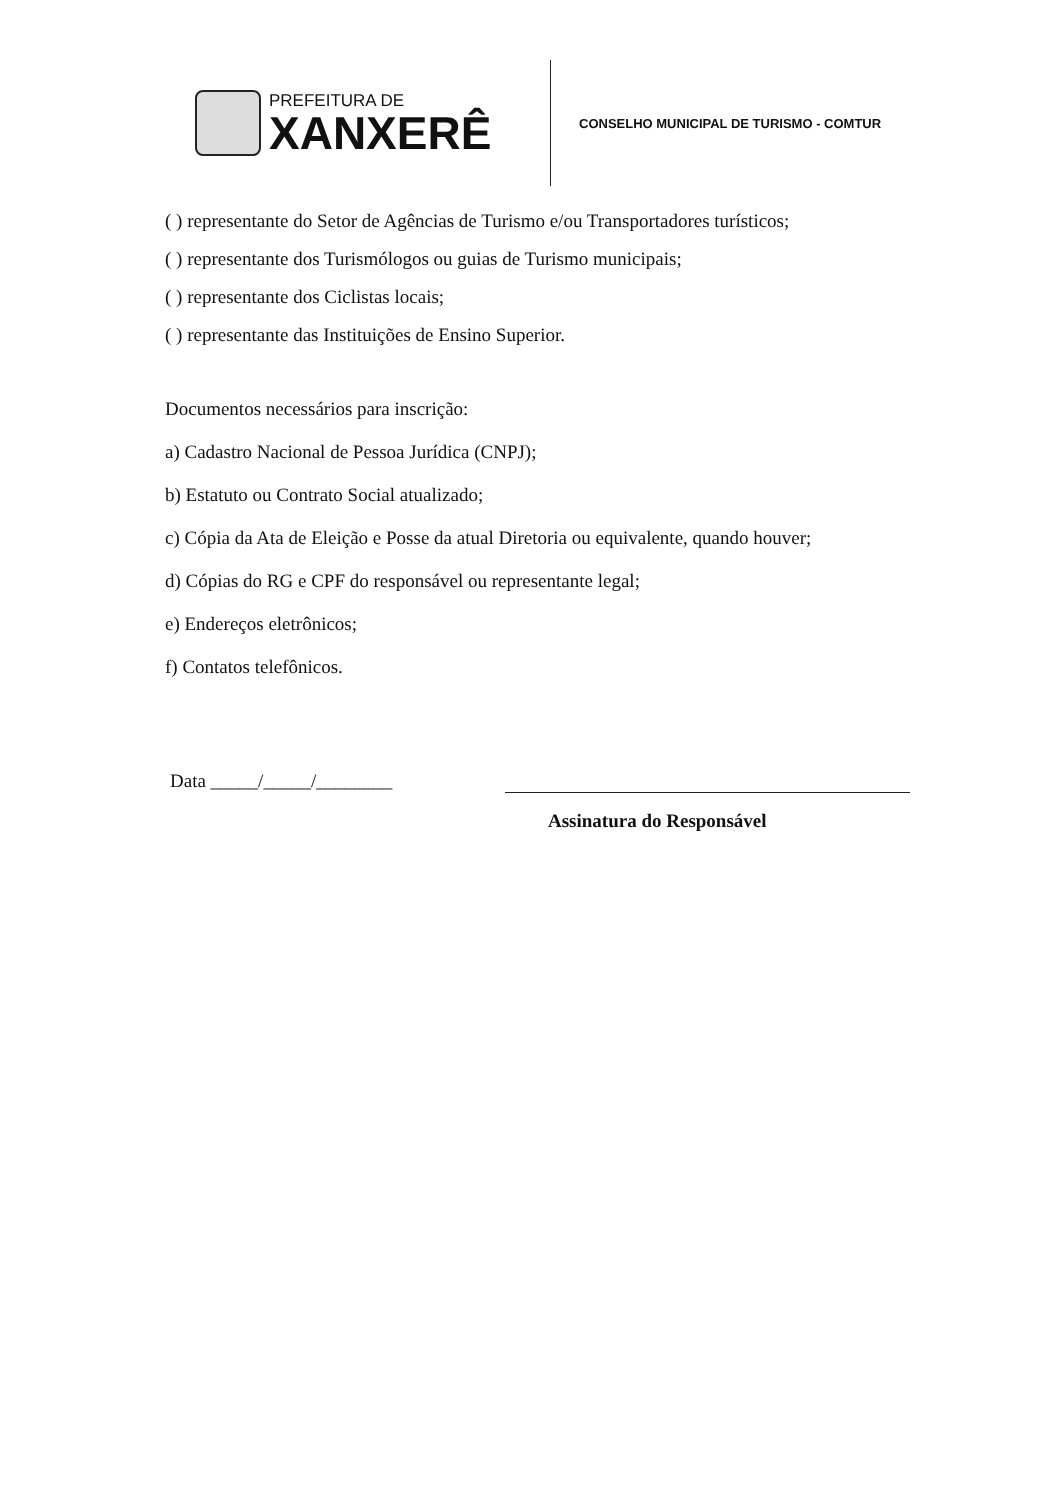PREFEITURA DE
XANXERÊ
CONSELHO MUNICIPAL DE TURISMO - COMTUR
( ) representante do Setor de Agências de Turismo e/ou Transportadores turísticos;
( ) representante dos Turismólogos ou guias de Turismo municipais;
( ) representante dos Ciclistas locais;
( ) representante das Instituições de Ensino Superior.
Documentos necessários para inscrição:
a) Cadastro Nacional de Pessoa Jurídica (CNPJ);
b) Estatuto ou Contrato Social atualizado;
c) Cópia da Ata de Eleição e Posse da atual Diretoria ou equivalente, quando houver;
d) Cópias do RG e CPF do responsável ou representante legal;
e) Endereços eletrônicos;
f) Contatos telefônicos.
Data _____/_____/________
Assinatura do Responsável